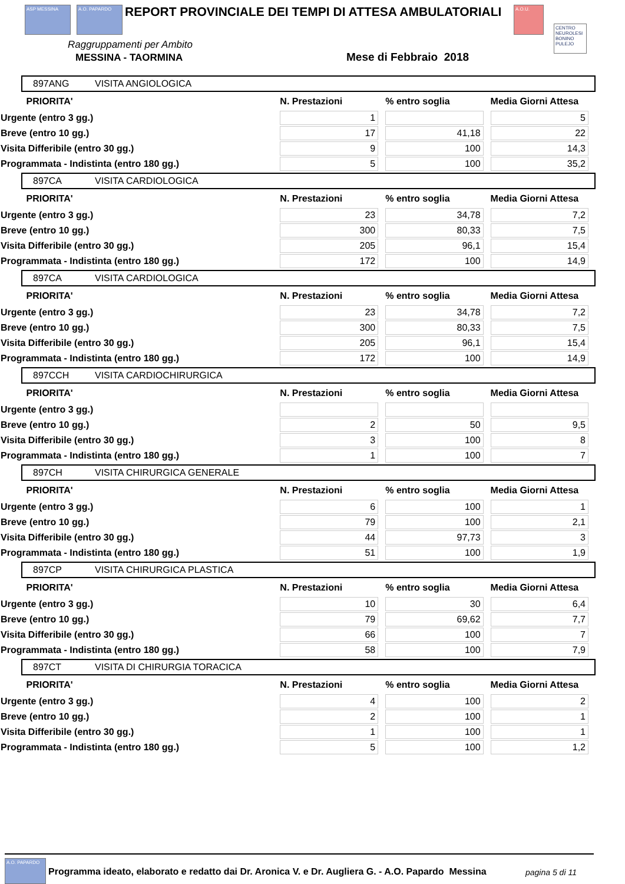ASP MESSINA A.O. PAPARDO
REPORT PROVINCIALE DEI TEMPI DI ATTESA AMBULATORIALI
A.O.U.
CENTRO NEUROLESI BONINO PULEJO
Raggruppamenti per Ambito
MESSINA - TAORMINA Mese di Febbraio 2018
897ANG VISITA ANGIOLOGICA
| PRIORITA' | N. Prestazioni | % entro soglia | Media Giorni Attesa |
| --- | --- | --- | --- |
| Urgente (entro 3 gg.) | 1 | | 5 |
| Breve (entro 10 gg.) | 17 | 41,18 | 22 |
| Visita Differibile (entro 30 gg.) | 9 | 100 | 14,3 |
| Programmata - Indistinta (entro 180 gg.) | 5 | 100 | 35,2 |
897CA VISITA CARDIOLOGICA
| PRIORITA' | N. Prestazioni | % entro soglia | Media Giorni Attesa |
| --- | --- | --- | --- |
| Urgente (entro 3 gg.) | 23 | 34,78 | 7,2 |
| Breve (entro 10 gg.) | 300 | 80,33 | 7,5 |
| Visita Differibile (entro 30 gg.) | 205 | 96,1 | 15,4 |
| Programmata - Indistinta (entro 180 gg.) | 172 | 100 | 14,9 |
897CA VISITA CARDIOLOGICA
| PRIORITA' | N. Prestazioni | % entro soglia | Media Giorni Attesa |
| --- | --- | --- | --- |
| Urgente (entro 3 gg.) | 23 | 34,78 | 7,2 |
| Breve (entro 10 gg.) | 300 | 80,33 | 7,5 |
| Visita Differibile (entro 30 gg.) | 205 | 96,1 | 15,4 |
| Programmata - Indistinta (entro 180 gg.) | 172 | 100 | 14,9 |
897CCH VISITA CARDIOCHIRURGICA
| PRIORITA' | N. Prestazioni | % entro soglia | Media Giorni Attesa |
| --- | --- | --- | --- |
| Urgente (entro 3 gg.) | | | |
| Breve (entro 10 gg.) | 2 | 50 | 9,5 |
| Visita Differibile (entro 30 gg.) | 3 | 100 | 8 |
| Programmata - Indistinta (entro 180 gg.) | 1 | 100 | 7 |
897CH VISITA CHIRURGICA GENERALE
| PRIORITA' | N. Prestazioni | % entro soglia | Media Giorni Attesa |
| --- | --- | --- | --- |
| Urgente (entro 3 gg.) | 6 | 100 | 1 |
| Breve (entro 10 gg.) | 79 | 100 | 2,1 |
| Visita Differibile (entro 30 gg.) | 44 | 97,73 | 3 |
| Programmata - Indistinta (entro 180 gg.) | 51 | 100 | 1,9 |
897CP VISITA CHIRURGICA PLASTICA
| PRIORITA' | N. Prestazioni | % entro soglia | Media Giorni Attesa |
| --- | --- | --- | --- |
| Urgente (entro 3 gg.) | 10 | 30 | 6,4 |
| Breve (entro 10 gg.) | 79 | 69,62 | 7,7 |
| Visita Differibile (entro 30 gg.) | 66 | 100 | 7 |
| Programmata - Indistinta (entro 180 gg.) | 58 | 100 | 7,9 |
897CT VISITA DI CHIRURGIA TORACICA
| PRIORITA' | N. Prestazioni | % entro soglia | Media Giorni Attesa |
| --- | --- | --- | --- |
| Urgente (entro 3 gg.) | 4 | 100 | 2 |
| Breve (entro 10 gg.) | 2 | 100 | 1 |
| Visita Differibile (entro 30 gg.) | 1 | 100 | 1 |
| Programmata - Indistinta (entro 180 gg.) | 5 | 100 | 1,2 |
A.O. PAPARDO
Programma ideato, elaborato e redatto dai Dr. Aronica V. e Dr. Augliera G. - A.O. Papardo Messina
pagina 5 di 11